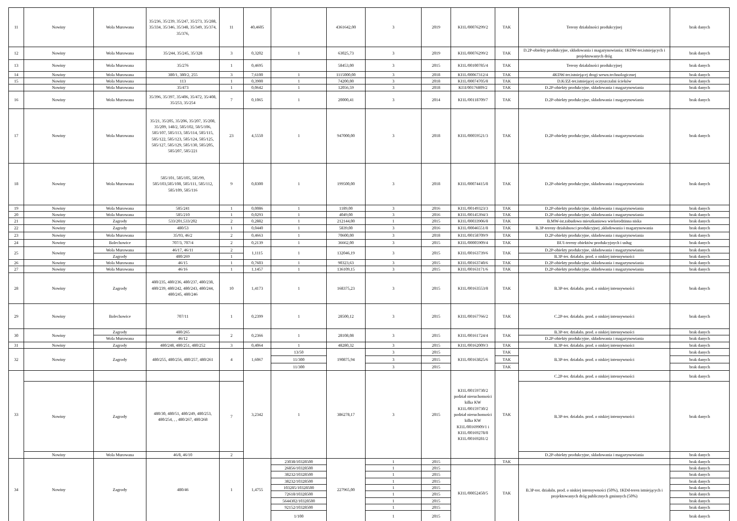| 11 | Nowiny | Wola Murowana | 35/236, 35/239, 35/247, 35/273, 35/288, 35/334, 35/346, 35/348, 35/349, 35/374, 35/376, | 11 | 40,4605 | | 4361642,00 | 3 | 2019 | KI1L/00076299/2 | TAK | Tereny działalności produkcyjnej | brak danych |
| 12 | Nowiny | Wola Murowana | 35/244, 35/245, 35/328 | 3 | 0,3202 | 1 | 63025,73 | 3 | 2019 | KI1L/00076299/2 | TAK | D.2P-obiekty produkcyjne, składowania i magazynowiania; 1KDW-ter.istniejących i projektowanych dróg | brak danych |
| 13 | Nowiny | Wola Murowana | 35/276 | 1 | 0,4695 | | 58453,00 | 3 | 2015 | KI1L/00100785/4 | TAK | Tereny działalności produkcyjnej | brak danych |
| 14 | Nowiny | Wola Murowana | 380/1, 380/2, 255 | 3 | 7,6100 | 1 | 1115000,00 | 3 | 2018 | KI1L/00067312/4 | TAK | 4KDW-ter.istniejącej drogi wewn.technologicznej | brak danych |
| 15 | Nowiny | Wola Murowana | 113 | 1 | 0,3900 | 1 | 74200,00 | 3 | 2018 | KI1L/00074705/8 | TAK | D.K/ZZ-ter.istniejącej oczyszczalni ścieków | brak danych |
| | Nowiny | Wola Murowana | 35/473 | 1 | 0,0642 | 1 | 12056,59 | 3 | 2018 | KI1I/00176809/2 | TAK | D.2P-obiekty produkcyjne, składowania i magazynowiania | brak danych |
| 16 | Nowiny | Wola Murowana | 35/396, 35/397, 35/406, 35/472, 35/408, 35/253, 35/254 | 7 | 0,1065 | 1 | 20000,41 | 3 | 2014 | KI1L/00118709/7 | TAK | D.2P-obiekty produkcyjne, składowania i magazynowiania | brak danych |
| 17 | Nowiny | Wola Murowana | 35/21, 35/205, 35/206, 35/207, 35/208, 35/209, 148/2, 585/102, 58/5/106, 585/107, 585/113, 585/114, 585/115, 585/122, 585/123, 585/124, 585/125, 585/127, 585/129, 585/130, 585/205, 585/207, 585/221 | 23 | 4,5550 | 1 | 947000,00 | 3 | 2018 | KI1L/00059521/3 | TAK | D.2P-obiekty produkcyjne, składowania i magazynowiania | brak danych |
| 18 | Nowiny | Wola Murowana | 585/101, 585/105, 585/99, 585/103,585/108, 585/111, 585/112, 585/109, 585/116 | 9 | 0,8300 | 1 | 199500,00 | 3 | 2018 | KI1L/00074415/8 | TAK | D.2P-obiekty produkcyjne, składowania i magazynowiania | brak danych |
| 19 | Nowiny | Wola Murowana | 585/241 | 1 | 0,0086 | 1 | 1189,00 | 3 | 2016 | KI1L/00149323/3 | TAK | D.2P-obiekty produkcyjne, składowania i magazynowiania | brak danych |
| 20 | Nowiny | Wola Murowana | 585/210 | 1 | 0,0293 | 1 | 4049,00 | 3 | 2016 | KI1L/00145394/3 | TAK | D.2P-obiekty produkcyjne, składowania i magazynowiania | brak danych |
| 21 | Nowiny | Zagrody | 533/201,533/202 | 2 | 0,2882 | 1 | 212144,00 | 1 | 2015 | KI1L/00033906/8 | TAK | B.MW-ist.zabudowa mieszkaniowa wielorodzinna niska | brak danych |
| 22 | Nowiny | Zagrody | 480/53 | 1 | 0,0440 | 1 | 5839,00 | 3 | 2016 | KI1L/00046551/8 | TAK | B.3P-tereny działalnosci produkcyjnej ,składowania i magazynowania | brak danych |
| 23 | Nowiny | Wola Murowana | 35/93, 46/2 | 2 | 0,4663 | 1 | 70600,00 | 3 | 2018 | KI1L/00158709/9 | TAK | D.2P-obiekty produkcyjne, składowania i magazynowiania | brak danych |
| 24 | Nowiny | Bolechowice | 707/3, 707/4 | 2 | 0,2139 | 1 | 36662,00 | 3 | 2015 | KI1L/00005909/4 | TAK | BU1-tereny obiektów produkcyjnych i usług | brak danych |
| 25 | Nowiny | Wola Murowana | 46/17, 46/11 | 2 | 1,1115 | 1 | 132046,19 | 3 | 2015 | KI1L/00163739/6 | TAK | D.2P-obiekty produkcyjne, składowania i magazynowiania | brak danych |
| | | Zagrody | 480/269 | 1 | | | | | | | | B.3P-ter. działaln. prod. o niskiej intensywności | brak danych |
| 26 | Nowiny | Wola Murowana | 46/15 | 1 | 0,7603 | 1 | 90323,63 | 3 | 2015 | KI1L/00163740/6 | TAK | D.2P-obiekty produkcyjne, składowania i magazynowiania | brak danych |
| 27 | Nowiny | Wola Murowana | 46/16 | 1 | 1,1457 | 1 | 136109,15 | 3 | 2015 | KI1L/00163171/6 | TAK | D.2P-obiekty produkcyjne, składowania i magazynowiania | brak danych |
| 28 | Nowiny | Zagrody | 480/235, 480/236, 480/237, 480/238, 480/239, 480/242, 480/243, 480/244, 480/245, 480/246 | 10 | 1,4173 | 1 | 168375,23 | 3 | 2015 | KI1L/00163553/8 | TAK | B.3P-ter. działaln. prod. o niskiej intensywności | brak danych |
| 29 | Nowiny | Bolechowice | 707/11 | 1 | 0,2399 | 1 | 28500,12 | 3 | 2015 | KI1L/00167766/2 | TAK | C.2P-ter. działaln. prod. o niskiej intensywności | brak danych |
| 30 | Nowiny | Zagrody | 480/265 | 2 | 0,2366 | 1 | 28108,08 | 3 | 2015 | KI1L/00161724/4 | TAK | B.3P-ter. działaln. prod. o niskiej intensywności | brak danych |
| | | Wola Murowana | 46/12 | | | | | | | | | D.2P-obiekty produkcyjne, składowania i magazynowiania | brak danych |
| 31 | Nowiny | Zagrody | 480/248, 480/251, 480/252 | 3 | 0,4064 | 1 | 48280,32 | 3 | 2015 | KI1L/00162009/3 | TAK | B.3P-ter. działaln. prod. o niskiej intensywności | brak danych |
| 32 | Nowiny | Zagrody | 480/255, 480/256, 480/257, 480/261 | 4 | 1,6067 | 13/50 | 190875,94 | 3 | 2015 | KI1L/00163825/6 | TAK | B.3P-ter. działaln. prod. o niskiej intensywności | brak danych |
| | | | | | | 11/300 | | 3 | 2015 | | TAK | | brak danych |
| | | | | | | 11/300 | | 3 | 2015 | | TAK | | brak danych |
| 33 | | | | | 3,2342 | 1 | 386278,17 | 3 | 2015 | KI1L/00159730/2 podział nieruchomości kilka KW KI1L/00159730/2 podział nieruchomości kilka KW KI1L/00169909/1 i KI1L/00169278/8 KI1L/00169281/2 | TAK | C.2P-ter. działaln. prod. o niskiej intensywności | brak danych |
| | Nowiny | Zagrody | 480/30, 480/51, 480/249, 480/253, 480/254, , , 480/267, 480/268 | 7 | | | | | | | | B.3P-ter. działaln. prod. o niskiej intensywności | brak danych |
| | Nowiny | Wola Murowana | 46/8, 46/10 | 2 | | | | | | | | D.2P-obiekty produkcyjne, składowania i magazynowiania | brak danych |
| 34 | Nowiny | Zagrody | 480/46 | 1 | 1,4755 | 23038/10328500 | 227965,00 | 1 | 2015 | | TAK | | brak danych |
| | | | | | | 26856/10328500 | | 1 | 2015 | KI1L/00052450/5 | TAK | B.3P-ter. działaln. prod. o niskiej intensywności (50%), 1KDd-teren istniejących i projektowanych dróg publicznych gminnych (50%) | brak danych |
| | | | | | | 38232/10328500 | | 1 | 2015 | | | | brak danych |
| | | | | | | 38232/10328500 | | 1 | 2015 | | | | brak danych |
| | | | | | | 103285/10328500 | | 1 | 2015 | | | | brak danych |
| | | | | | | 72618/10328500 | | 1 | 2015 | | | | brak danych |
| | | | | | | 5644302/10328500 | | 1 | 2015 | | | | brak danych |
| | | | | | | 92152/10328500 | | 1 | 2015 | | | | brak danych |
| | | | | | | 1/100 | | 1 | 2015 | | | | brak danych |